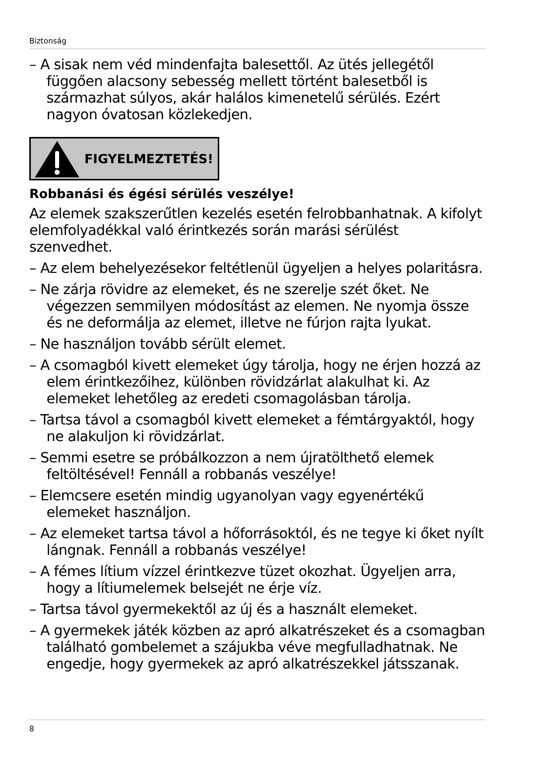Biztonság
– A sisak nem véd mindenfajta balesettől. Az ütés jellegétől függően alacsony sebesség mellett történt balesetből is származhat súlyos, akár halálos kimenetelű sérülés. Ezért nagyon óvatosan közlekedjen.
FIGYELMEZTETÉS!
Robbanási és égési sérülés veszélye!
Az elemek szakszerűtlen kezelés esetén felrobbanhatnak. A kifolyt elemfolyadékkal való érintkezés során marási sérülést szenvedhet.
– Az elem behelyezésekor feltétlenül ügyeljen a helyes polaritásra.
– Ne zárja rövidre az elemeket, és ne szerelje szét őket. Ne végezzen semmilyen módosítást az elemen. Ne nyomja össze és ne deformálja az elemet, illetve ne fúrjon rajta lyukat.
– Ne használjon tovább sérült elemet.
– A csomagból kivett elemeket úgy tárolja, hogy ne érjen hozzá az elem érintkezőihez, különben rövidzárlat alakulhat ki. Az elemeket lehetőleg az eredeti csomagolásban tárolja.
– Tartsa távol a csomagból kivett elemeket a fémtárgyaktól, hogy ne alakuljon ki rövidzárlat.
– Semmi esetre se próbálkozzon a nem újratölthető elemek feltöltésével! Fennáll a robbanás veszélye!
– Elemcsere esetén mindig ugyanolyan vagy egyenértékű elemeket használjon.
– Az elemeket tartsa távol a hőforrásoktól, és ne tegye ki őket nyílt lángnak. Fennáll a robbanás veszélye!
– A fémes lítium vízzel érintkezve tüzet okozhat. Ügyeljen arra, hogy a lítiumelemek belsejét ne érje víz.
– Tartsa távol gyermekektől az új és a használt elemeket.
– A gyermekek játék közben az apró alkatrészeket és a csomagban található gombelemet a szájukba véve megfulladhatnak. Ne engedje, hogy gyermekek az apró alkatrészekkel játsszanak.
8